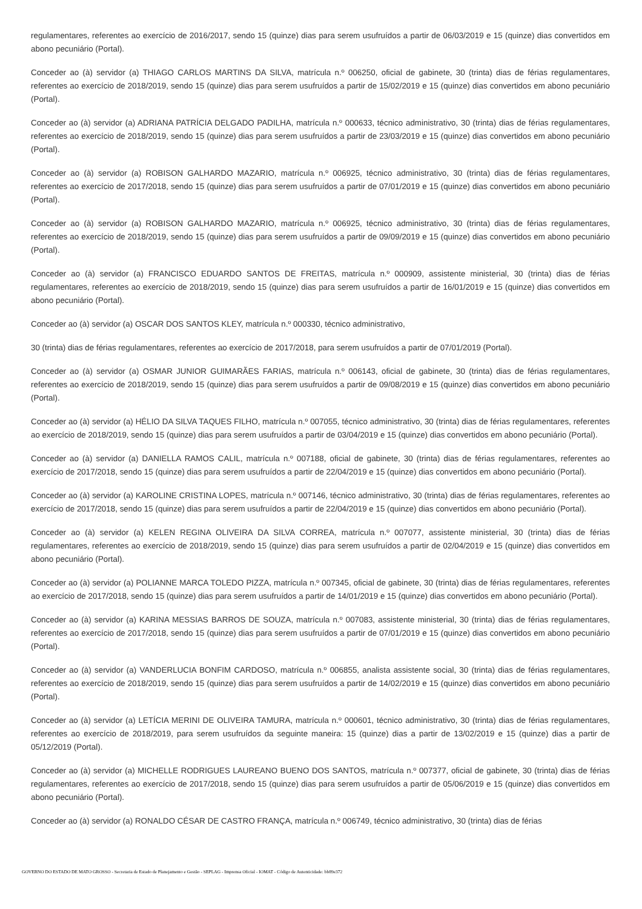regulamentares, referentes ao exercício de 2016/2017, sendo 15 (quinze) dias para serem usufruídos a partir de 06/03/2019 e 15 (quinze) dias convertidos em abono pecuniário (Portal).
Conceder ao (à) servidor (a) THIAGO CARLOS MARTINS DA SILVA, matrícula n.º 006250, oficial de gabinete, 30 (trinta) dias de férias regulamentares, referentes ao exercício de 2018/2019, sendo 15 (quinze) dias para serem usufruídos a partir de 15/02/2019 e 15 (quinze) dias convertidos em abono pecuniário (Portal).
Conceder ao (à) servidor (a) ADRIANA PATRÍCIA DELGADO PADILHA, matrícula n.º 000633, técnico administrativo, 30 (trinta) dias de férias regulamentares, referentes ao exercício de 2018/2019, sendo 15 (quinze) dias para serem usufruídos a partir de 23/03/2019 e 15 (quinze) dias convertidos em abono pecuniário (Portal).
Conceder ao (à) servidor (a) ROBISON GALHARDO MAZARIO, matrícula n.º 006925, técnico administrativo, 30 (trinta) dias de férias regulamentares, referentes ao exercício de 2017/2018, sendo 15 (quinze) dias para serem usufruídos a partir de 07/01/2019 e 15 (quinze) dias convertidos em abono pecuniário (Portal).
Conceder ao (à) servidor (a) ROBISON GALHARDO MAZARIO, matrícula n.º 006925, técnico administrativo, 30 (trinta) dias de férias regulamentares, referentes ao exercício de 2018/2019, sendo 15 (quinze) dias para serem usufruídos a partir de 09/09/2019 e 15 (quinze) dias convertidos em abono pecuniário (Portal).
Conceder ao (à) servidor (a) FRANCISCO EDUARDO SANTOS DE FREITAS, matrícula n.º 000909, assistente ministerial, 30 (trinta) dias de férias regulamentares, referentes ao exercício de 2018/2019, sendo 15 (quinze) dias para serem usufruídos a partir de 16/01/2019 e 15 (quinze) dias convertidos em abono pecuniário (Portal).
Conceder ao (à) servidor (a) OSCAR DOS SANTOS KLEY, matrícula n.º 000330, técnico administrativo,
30 (trinta) dias de férias regulamentares, referentes ao exercício de 2017/2018, para serem usufruídos a partir de 07/01/2019 (Portal).
Conceder ao (à) servidor (a) OSMAR JUNIOR GUIMARÃES FARIAS, matrícula n.º 006143, oficial de gabinete, 30 (trinta) dias de férias regulamentares, referentes ao exercício de 2018/2019, sendo 15 (quinze) dias para serem usufruídos a partir de 09/08/2019 e 15 (quinze) dias convertidos em abono pecuniário (Portal).
Conceder ao (à) servidor (a) HÉLIO DA SILVA TAQUES FILHO, matrícula n.º 007055, técnico administrativo, 30 (trinta) dias de férias regulamentares, referentes ao exercício de 2018/2019, sendo 15 (quinze) dias para serem usufruídos a partir de 03/04/2019 e 15 (quinze) dias convertidos em abono pecuniário (Portal).
Conceder ao (à) servidor (a) DANIELLA RAMOS CALIL, matrícula n.º 007188, oficial de gabinete, 30 (trinta) dias de férias regulamentares, referentes ao exercício de 2017/2018, sendo 15 (quinze) dias para serem usufruídos a partir de 22/04/2019 e 15 (quinze) dias convertidos em abono pecuniário (Portal).
Conceder ao (à) servidor (a) KAROLINE CRISTINA LOPES, matrícula n.º 007146, técnico administrativo, 30 (trinta) dias de férias regulamentares, referentes ao exercício de 2017/2018, sendo 15 (quinze) dias para serem usufruídos a partir de 22/04/2019 e 15 (quinze) dias convertidos em abono pecuniário (Portal).
Conceder ao (à) servidor (a) KELEN REGINA OLIVEIRA DA SILVA CORREA, matrícula n.º 007077, assistente ministerial, 30 (trinta) dias de férias regulamentares, referentes ao exercício de 2018/2019, sendo 15 (quinze) dias para serem usufruídos a partir de 02/04/2019 e 15 (quinze) dias convertidos em abono pecuniário (Portal).
Conceder ao (à) servidor (a) POLIANNE MARCA TOLEDO PIZZA, matrícula n.º 007345, oficial de gabinete, 30 (trinta) dias de férias regulamentares, referentes ao exercício de 2017/2018, sendo 15 (quinze) dias para serem usufruídos a partir de 14/01/2019 e 15 (quinze) dias convertidos em abono pecuniário (Portal).
Conceder ao (à) servidor (a) KARINA MESSIAS BARROS DE SOUZA, matrícula n.º 007083, assistente ministerial, 30 (trinta) dias de férias regulamentares, referentes ao exercício de 2017/2018, sendo 15 (quinze) dias para serem usufruídos a partir de 07/01/2019 e 15 (quinze) dias convertidos em abono pecuniário (Portal).
Conceder ao (à) servidor (a) VANDERLUCIA BONFIM CARDOSO, matrícula n.º 006855, analista assistente social, 30 (trinta) dias de férias regulamentares, referentes ao exercício de 2018/2019, sendo 15 (quinze) dias para serem usufruídos a partir de 14/02/2019 e 15 (quinze) dias convertidos em abono pecuniário (Portal).
Conceder ao (à) servidor (a) LETÍCIA MERINI DE OLIVEIRA TAMURA, matrícula n.º 000601, técnico administrativo, 30 (trinta) dias de férias regulamentares, referentes ao exercício de 2018/2019, para serem usufruídos da seguinte maneira: 15 (quinze) dias a partir de 13/02/2019 e 15 (quinze) dias a partir de 05/12/2019 (Portal).
Conceder ao (à) servidor (a) MICHELLE RODRIGUES LAUREANO BUENO DOS SANTOS, matrícula n.º 007377, oficial de gabinete, 30 (trinta) dias de férias regulamentares, referentes ao exercício de 2017/2018, sendo 15 (quinze) dias para serem usufruídos a partir de 05/06/2019 e 15 (quinze) dias convertidos em abono pecuniário (Portal).
Conceder ao (à) servidor (a) RONALDO CÉSAR DE CASTRO FRANÇA, matrícula n.º 006749, técnico administrativo, 30 (trinta) dias de férias
GOVERNO DO ESTADO DE MATO GROSSO - Secretaria de Estado de Planejamento e Gestão - SEPLAG - Imprensa Oficial - IOMAT - Código de Autenticidade: bb89e372